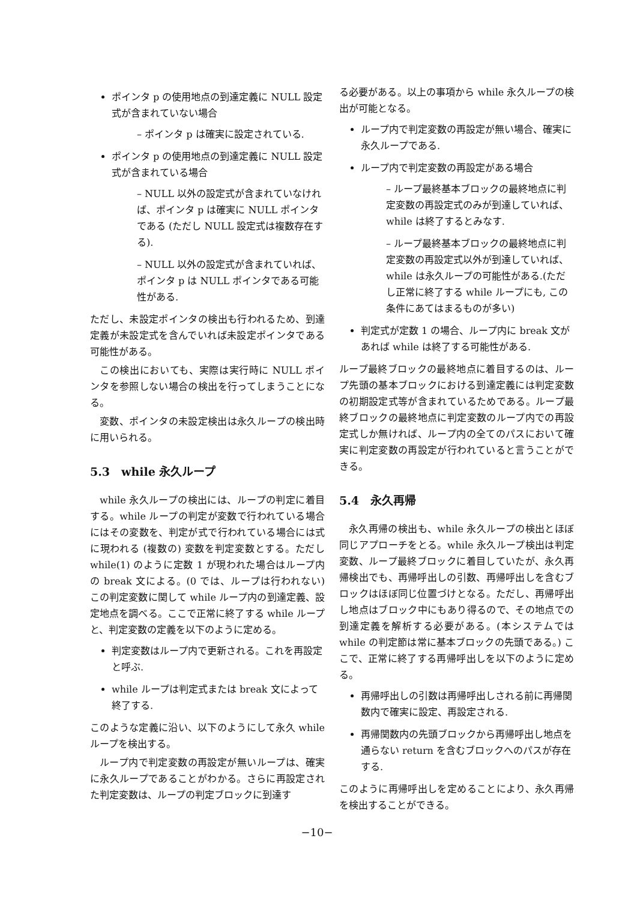ポインタ p の使用地点の到達定義に NULL 設定式が含まれていない場合
– ポインタ p は確実に設定されている.
ポインタ p の使用地点の到達定義に NULL 設定式が含まれている場合
– NULL 以外の設定式が含まれていなければ、ポインタ p は確実に NULL ポインタである (ただし NULL 設定式は複数存在する).
– NULL 以外の設定式が含まれていれば、ポインタ p は NULL ポインタである可能性がある.
ただし、未設定ポインタの検出も行われるため、到達定義が未設定式を含んでいれば未設定ポインタである可能性がある。
この検出においても、実際は実行時に NULL ポインタを参照しない場合の検出を行ってしまうことになる。
変数、ポインタの未設定検出は永久ループの検出時に用いられる。
5.3　while 永久ループ
while 永久ループの検出には、ループの判定に着目する。while ループの判定が変数で行われている場合にはその変数を、判定が式で行われている場合には式に現われる (複数の) 変数を判定変数とする。ただし while(1) のように定数 1 が現われた場合はループ内の break 文による。(0 では、ループは行われない) この判定変数に関して while ループ内の到達定義、設定地点を調べる。ここで正常に終了する while ループと、判定変数の定義を以下のように定める。
判定変数はループ内で更新される。これを再設定と呼ぶ.
while ループは判定式または break 文によって終了する.
このような定義に沿い、以下のようにして永久 while ループを検出する。
ループ内で判定変数の再設定が無いループは、確実に永久ループであることがわかる。さらに再設定された判定変数は、ループの判定ブロックに到達す
る必要がある。以上の事項から while 永久ループの検出が可能となる。
ループ内で判定変数の再設定が無い場合、確実に永久ループである.
ループ内で判定変数の再設定がある場合
– ループ最終基本ブロックの最終地点に判定変数の再設定式のみが到達していれば、while は終了するとみなす.
– ループ最終基本ブロックの最終地点に判定変数の再設定式以外が到達していれば、while は永久ループの可能性がある.(ただし正常に終了する while ループにも, この条件にあてはまるものが多い)
判定式が定数 1 の場合、ループ内に break 文があれば while は終了する可能性がある.
ループ最終ブロックの最終地点に着目するのは、ループ先頭の基本ブロックにおける到達定義には判定変数の初期設定式等が含まれているためである。ループ最終ブロックの最終地点に判定変数のループ内での再設定式しか無ければ、ループ内の全てのパスにおいて確実に判定変数の再設定が行われていると言うことができる。
5.4　永久再帰
永久再帰の検出も、while 永久ループの検出とほぼ同じアプローチをとる。while 永久ループ検出は判定変数、ループ最終ブロックに着目していたが、永久再帰検出でも、再帰呼出しの引数、再帰呼出しを含むブロックはほぼ同じ位置づけとなる。ただし、再帰呼出し地点はブロック中にもあり得るので、その地点での到達定義を解析する必要がある。(本システムでは while の判定節は常に基本ブロックの先頭である。) ここで、正常に終了する再帰呼出しを以下のように定める。
再帰呼出しの引数は再帰呼出しされる前に再帰関数内で確実に設定、再設定される.
再帰関数内の先頭ブロックから再帰呼出し地点を通らない return を含むブロックへのパスが存在する.
このように再帰呼出しを定めることにより、永久再帰を検出することができる。
−10−